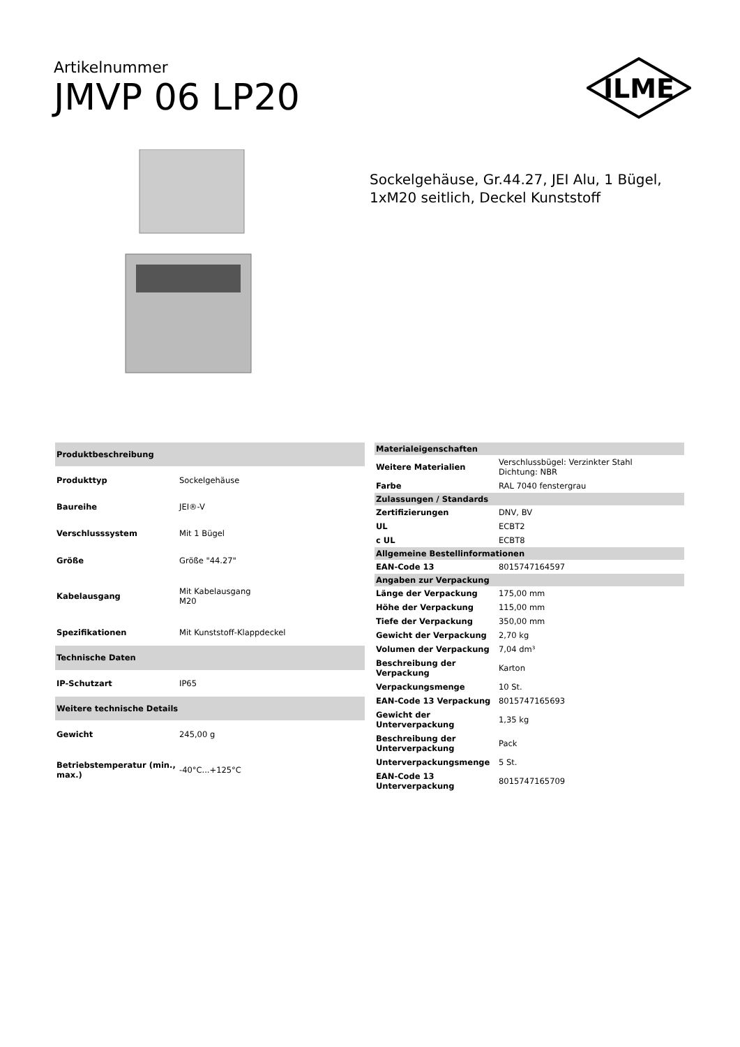Artikelnummer
JMVP 06 LP20
ILME
Sockelgehäuse, Gr.44.27, JEI Alu, 1 Bügel, 1xM20 seitlich, Deckel Kunststoff
| Produktbeschreibung | |
| Produkttyp | Sockelgehäuse |
| Baureihe | JEI®-V |
| Verschlusssystem | Mit 1 Bügel |
| Größe | Größe "44.27" |
| Kabelausgang | Mit Kabelausgang M20 |
| Spezifikationen | Mit Kunststoff-Klappdeckel |
| Technische Daten | |
| IP-Schutzart | IP65 |
| Weitere technische Details | |
| Gewicht | 245,00 g |
| Betriebstemperatur (min., max.) | -40°C...+125°C |
| Materialeigenschaften | |
| Weitere Materialien | Verschlussbügel: Verzinkter Stahl Dichtung: NBR |
| Farbe | RAL 7040 fenstergrau |
| Zulassungen / Standards | |
| Zertifizierungen | DNV, BV |
| UL | ECBT2 |
| c UL | ECBT8 |
| Allgemeine Bestellinformationen | |
| EAN-Code 13 | 8015747164597 |
| Angaben zur Verpackung | |
| Länge der Verpackung | 175,00 mm |
| Höhe der Verpackung | 115,00 mm |
| Tiefe der Verpackung | 350,00 mm |
| Gewicht der Verpackung | 2,70 kg |
| Volumen der Verpackung | 7,04 dm³ |
| Beschreibung der Verpackung | Karton |
| Verpackungsmenge | 10 St. |
| EAN-Code 13 Verpackung | 8015747165693 |
| Gewicht der Unterverpackung | 1,35 kg |
| Beschreibung der Unterverpackung | Pack |
| Unterverpackungsmenge | 5 St. |
| EAN-Code 13 Unterverpackung | 8015747165709 |